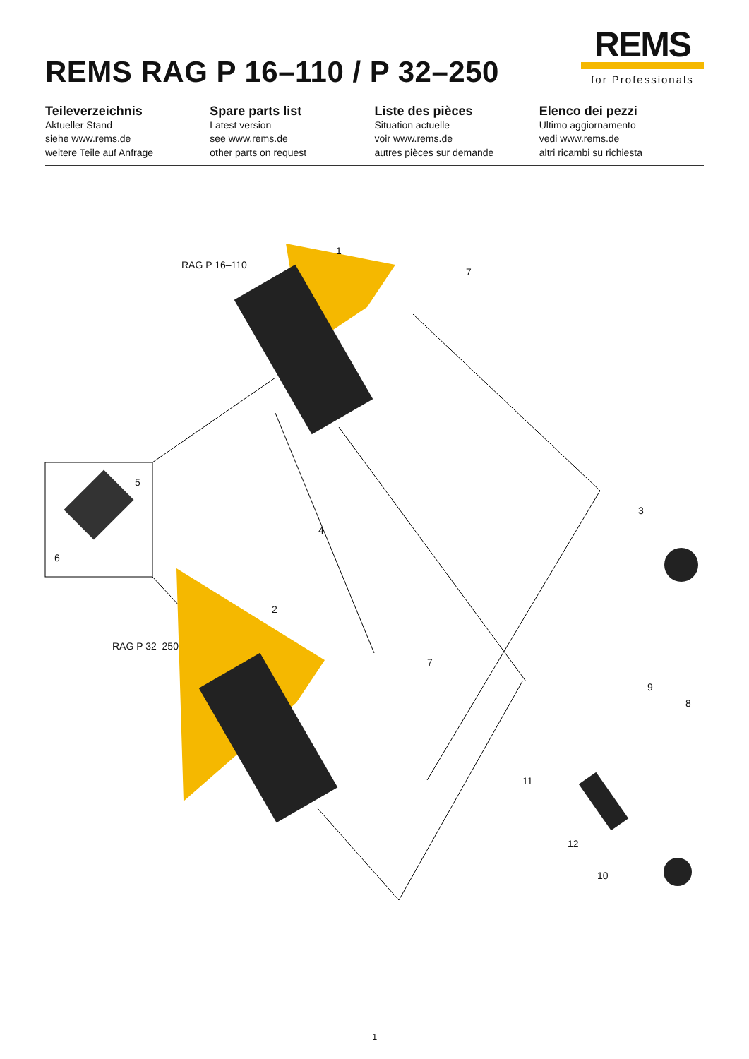REMS RAG P 16–110 / P 32–250
REMS
for Professionals
Teileverzeichnis
Aktueller Stand
siehe www.rems.de
weitere Teile auf Anfrage
Spare parts list
Latest version
see www.rems.de
other parts on request
Liste des pièces
Situation actuelle
voir www.rems.de
autres pièces sur demande
Elenco dei pezzi
Ultimo aggiornamento
vedi www.rems.de
altri ricambi su richiesta
RAG P 16–110
1
7
5
6
4
3
2
RAG P 32–250
7
9
8
11
12
10
1